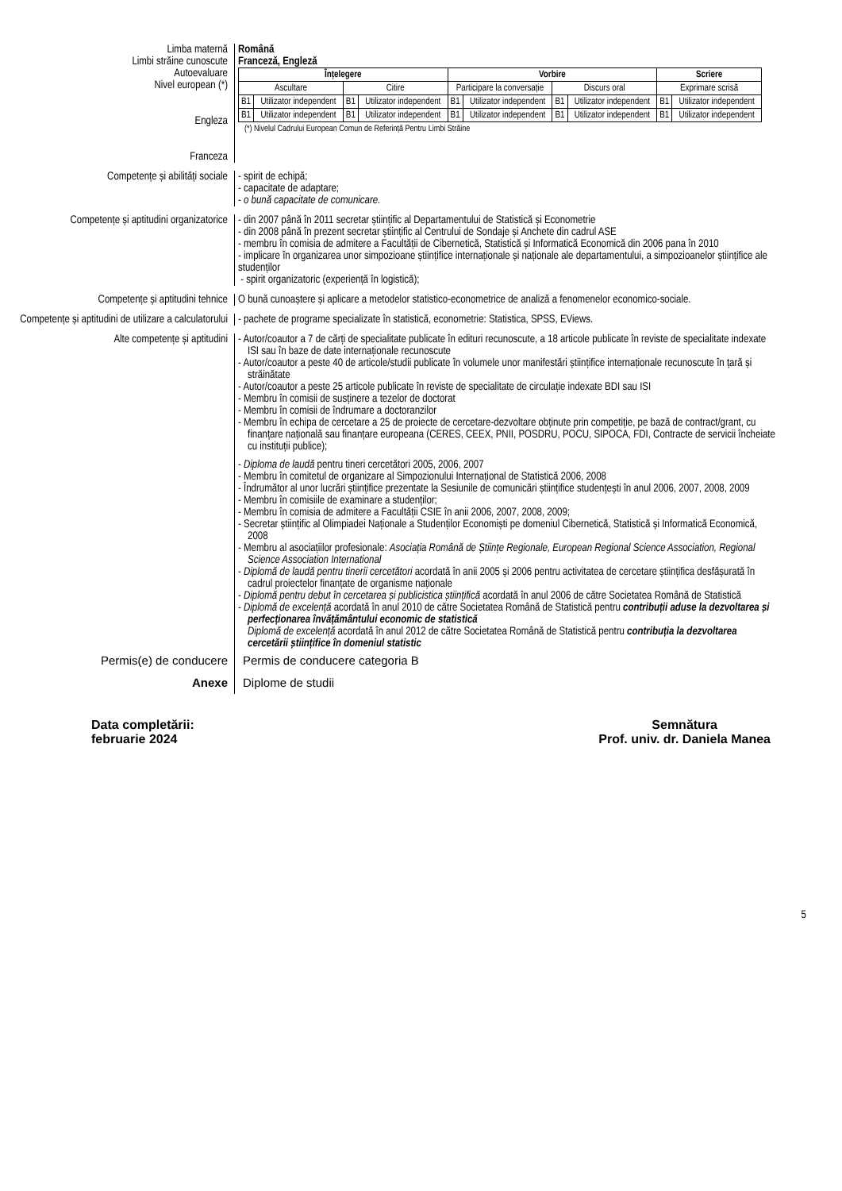Limba maternă
Limbi străine cunoscute
Română
Franceză, Engleză
Autoevaluare
Nivel european (*)
Engleza
Franceza
| Înțelegere | | | | Vorbire | | | | Scriere | |
| --- | --- | --- | --- | --- | --- | --- | --- | --- | --- |
| Ascultare | | Citire | | Participare la conversație | | Discurs oral | | Exprimare scrisă | |
| B1 | Utilizator independent | B1 | Utilizator independent | B1 | Utilizator independent | B1 | Utilizator independent | B1 | Utilizator independent |
| B1 | Utilizator independent | B1 | Utilizator independent | B1 | Utilizator independent | B1 | Utilizator independent | B1 | Utilizator independent |
(*) Nivelul Cadrului European Comun de Referință Pentru Limbi Străine
Competențe și abilități sociale - spirit de echipă;
- capacitate de adaptare;
- o bună capacitate de comunicare.
Competențe și aptitudini organizatorice
- din 2007 până în 2011 secretar științific al Departamentului de Statistică și Econometrie
- din 2008 până în prezent secretar științific al Centrului de Sondaje și Anchete din cadrul ASE
- membru în comisia de admitere a Facultății de Cibernetică, Statistică și Informatică Economică din 2006 pana în 2010
- implicare în organizarea unor simpozioane științifice internaționale și naționale ale departamentului, a simpozioanelor științifice ale studenților
- spirit organizatoric (experiență în logistică);
Competențe și aptitudini tehnice O bună cunoaștere și aplicare a metodelor statistico-econometrice de analiză a fenomenelor economico-sociale.
Competențe și aptitudini de utilizare a calculatorului
- pachete de programe specializate în statistică, econometrie: Statistica, SPSS, EViews.
Alte competențe și aptitudini - Autor/coautor a 7 de cărți de specialitate publicate în edituri recunoscute, a 18 articole publicate în reviste de specialitate indexate ISI sau în baze de date internaționale recunoscute
- Autor/coautor a peste 40 de articole/studii publicate în volumele unor manifestări științifice internaționale recunoscute în țară și străinătate
- Autor/coautor a peste 25 articole publicate în reviste de specialitate de circulație indexate BDI sau ISI
- Membru în comisii de susținere a tezelor de doctorat
- Membru în comisii de îndrumare a doctoranzilor
- Membru în echipa de cercetare a 25 de proiecte de cercetare-dezvoltare obținute prin competiție, pe bază de contract/grant, cu finanțare națională sau finanțare europeana (CERES, CEEX, PNII, POSDRU, POCU, SIPOCA, FDI, Contracte de servicii încheiate cu instituții publice);
- Diploma de laudă pentru tineri cercetători 2005, 2006, 2007
- Membru în comitetul de organizare al Simpozionului Internațional de Statistică 2006, 2008
- Îndrumător al unor lucrări științifice prezentate la Sesiunile de comunicări științifice studențești în anul 2006, 2007, 2008, 2009
- Membru în comisiile de examinare a studenților;
- Membru în comisia de admitere a Facultății CSIE în anii 2006, 2007, 2008, 2009;
- Secretar științific al Olimpiadei Naționale a Studenților Economiști pe domeniul Cibernetică, Statistică și Informatică Economică, 2008
- Membru al asociațiilor profesionale: Asociația Română de Științe Regionale, European Regional Science Association, Regional Science Association International
- Diplomă de laudă pentru tinerii cercetători acordată în anii 2005 și 2006 pentru activitatea de cercetare științifica desfășurată în cadrul proiectelor finanțate de organisme naționale
- Diplomă pentru debut în cercetarea și publicistica științifică acordată în anul 2006 de către Societatea Română de Statistică
- Diplomă de excelență acordată în anul 2010 de către Societatea Română de Statistică pentru contribuții aduse la dezvoltarea și perfecționarea învățământului economic de statistică
Diplomă de excelență acordată în anul 2012 de către Societatea Română de Statistică pentru contribuția la dezvoltarea cercetării științifice în domeniul statistic
Permis(e) de conducere Permis de conducere categoria B
Anexe Diplome de studii
Data completării:
februarie 2024
Semnătura
Prof. univ. dr. Daniela Manea
5